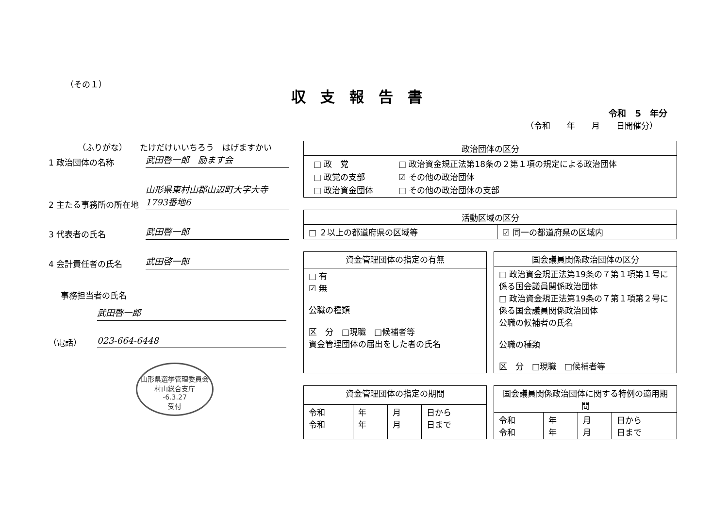（その１）
収支報告書
令和　5　年分
（令和　　年　　月　　日開催分）
（ふりがな）　　たけだけいいちろう　はげますかい
1 政治団体の名称
武田啓一郎　励ます会
2 主たる事務所の所在地
山形県東村山郡山辺町大字大寺1793番地6
3 代表者の氏名
武田啓一郎
4 会計責任者の氏名
武田啓一郎
事務担当者の氏名
武田啓一郎
（電話）
023-664-6448
山形県選挙管理委員会
村山総合支庁
-6.3.27
受付
| 政治団体の区分 |
| --- |
| / □ 政 党 / □ 政治資金規正法第18条の２第１項の規定による政治団体 / / □ 政党の支部 / ☑ その他の政治団体 / / □ 政治資金団体 / □ その他の政治団体の支部 / |
| 活動区域の区分 | |
| --- | --- |
| □ ２以上の都道府県の区域等 | ☑ 同一の都道府県の区域内 |
| 資金管理団体の指定の有無 |
| --- |
| □ 有 ☑ 無 公職の種類 区 分 □現職 □候補者等 資金管理団体の届出をした者の氏名 |
| 国会議員関係政治団体の区分 |
| --- |
| □ 政治資金規正法第19条の７第１項第１号に係る国会議員関係政治団体 □ 政治資金規正法第19条の７第１項第２号に係る国会議員関係政治団体 公職の候補者の氏名 公職の種類 区 分 □現職 □候補者等 |
| 資金管理団体の指定の期間 | | | |
| --- | --- | --- | --- |
| 令和 令和 | 年 年 | 月 月 | 日から 日まで |
| 国会議員関係政治団体に関する特例の適用期間 | | | |
| --- | --- | --- | --- |
| 令和 令和 | 年 年 | 月 月 | 日から 日まで |